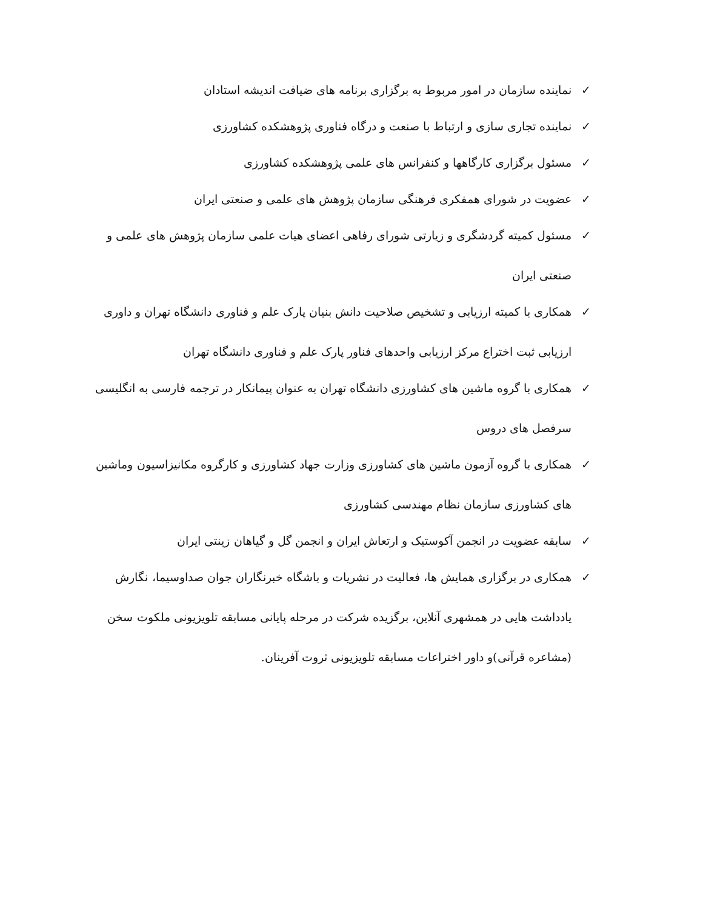✓ نماینده سازمان در امور مربوط به برگزاری برنامه های ضیافت اندیشه استادان
✓ نماینده تجاری سازی و ارتباط با صنعت و درگاه فناوری پژوهشکده کشاورزی
✓ مسئول برگزاری کارگاهها و کنفرانس های علمی پژوهشکده کشاورزی
✓ عضویت در شورای همفکری فرهنگی سازمان پژوهش های علمی و صنعتی ایران
✓ مسئول کمیته گردشگری و زیارتی شورای رفاهی اعضای هیات علمی سازمان پژوهش های علمی و صنعتی ایران
✓ همکاری با کمیته ارزیابی و تشخیص صلاحیت دانش بنیان پارک علم و فناوری دانشگاه تهران و داوری ارزیابی ثبت اختراع مرکز ارزیابی واحدهای فناور پارک علم و فناوری دانشگاه تهران
✓ همکاری با گروه ماشین های کشاورزی دانشگاه تهران به عنوان پیمانکار در ترجمه فارسی به انگلیسی سرفصل های دروس
✓ همکاری با گروه آزمون ماشین های کشاورزی وزارت جهاد کشاورزی و کارگروه مکانیزاسیون وماشین های کشاورزی سازمان نظام مهندسی کشاورزی
✓ سابقه عضویت در انجمن آکوستیک و ارتعاش ایران و انجمن گل و گیاهان زینتی ایران
✓ همکاری در برگزاری همایش ها، فعالیت در نشریات و باشگاه خبرنگاران جوان صداوسیما، نگارش یادداشت هایی در همشهری آنلاین، برگزیده شرکت در مرحله پایانی مسابقه تلویزیونی ملکوت سخن (مشاعره قرآنی)و داور اختراعات مسابقه تلویزیونی ثروت آفرینان.